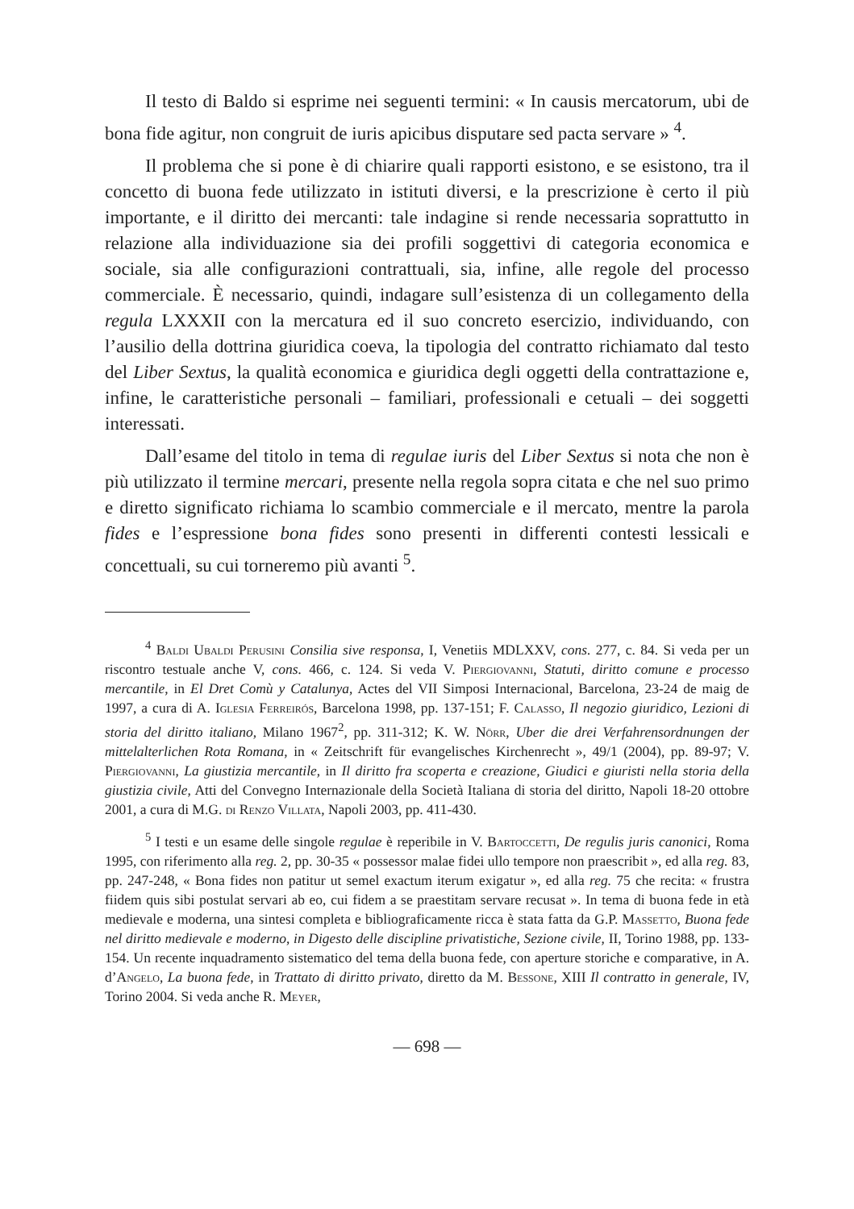Il testo di Baldo si esprime nei seguenti termini: « In causis mercatorum, ubi de bona fide agitur, non congruit de iuris apicibus disputare sed pacta servare » <sup>4</sup>.
Il problema che si pone è di chiarire quali rapporti esistono, e se esistono, tra il concetto di buona fede utilizzato in istituti diversi, e la prescrizione è certo il più importante, e il diritto dei mercanti: tale indagine si rende necessaria soprattutto in relazione alla individuazione sia dei profili soggettivi di categoria economica e sociale, sia alle configurazioni contrattuali, sia, infine, alle regole del processo commerciale. È necessario, quindi, indagare sull’esistenza di un collegamento della regula LXXXII con la mercatura ed il suo concreto esercizio, individuando, con l’ausilio della dottrina giuridica coeva, la tipologia del contratto richiamato dal testo del Liber Sextus, la qualità economica e giuridica degli oggetti della contrattazione e, infine, le caratteristiche personali – familiari, professionali e cetuali – dei soggetti interessati.
Dall’esame del titolo in tema di regulae iuris del Liber Sextus si nota che non è più utilizzato il termine mercari, presente nella regola sopra citata e che nel suo primo e diretto significato richiama lo scambio commerciale e il mercato, mentre la parola fides e l’espressione bona fides sono presenti in differenti contesti lessicali e concettuali, su cui torneremo più avanti <sup>5</sup>.
<sup>4</sup> Baldi Ubaldi Perusini Consilia sive responsa, I, Venetiis MDLXXV, cons. 277, c. 84. Si veda per un riscontro testuale anche V, cons. 466, c. 124. Si veda V. Piergiovanni, Statuti, diritto comune e processo mercantile, in El Dret Comù y Catalunya, Actes del VII Simposi Internacional, Barcelona, 23-24 de maig de 1997, a cura di A. Iglesia Ferreirós, Barcelona 1998, pp. 137-151; F. Calasso, Il negozio giuridico, Lezioni di storia del diritto italiano, Milano 1967<sup>2</sup>, pp. 311-312; K. W. Nörr, Uber die drei Verfahrensordnungen der mittelalterlichen Rota Romana, in « Zeitschrift für evangelisches Kirchenrecht », 49/1 (2004), pp. 89-97; V. Piergiovanni, La giustizia mercantile, in Il diritto fra scoperta e creazione, Giudici e giuristi nella storia della giustizia civile, Atti del Convegno Internazionale della Società Italiana di storia del diritto, Napoli 18-20 ottobre 2001, a cura di M.G. di Renzo Villata, Napoli 2003, pp. 411-430.
<sup>5</sup> I testi e un esame delle singole regulae è reperibile in V. Bartoccetti, De regulis juris canonici, Roma 1995, con riferimento alla reg. 2, pp. 30-35 « possessor malae fidei ullo tempore non praescribit », ed alla reg. 83, pp. 247-248, « Bona fides non patitur ut semel exactum iterum exigatur », ed alla reg. 75 che recita: « frustra fiidem quis sibi postulat servari ab eo, cui fidem a se praestitam servare recusat ». In tema di buona fede in età medievale e moderna, una sintesi completa e bibliograficamente ricca è stata fatta da G.P. Massetto, Buona fede nel diritto medievale e moderno, in Digesto delle discipline privatistiche, Sezione civile, II, Torino 1988, pp. 133-154. Un recente inquadramento sistematico del tema della buona fede, con aperture storiche e comparative, in A. d’Angelo, La buona fede, in Trattato di diritto privato, diretto da M. Bessone, XIII Il contratto in generale, IV, Torino 2004. Si veda anche R. Meyer,
— 698 —